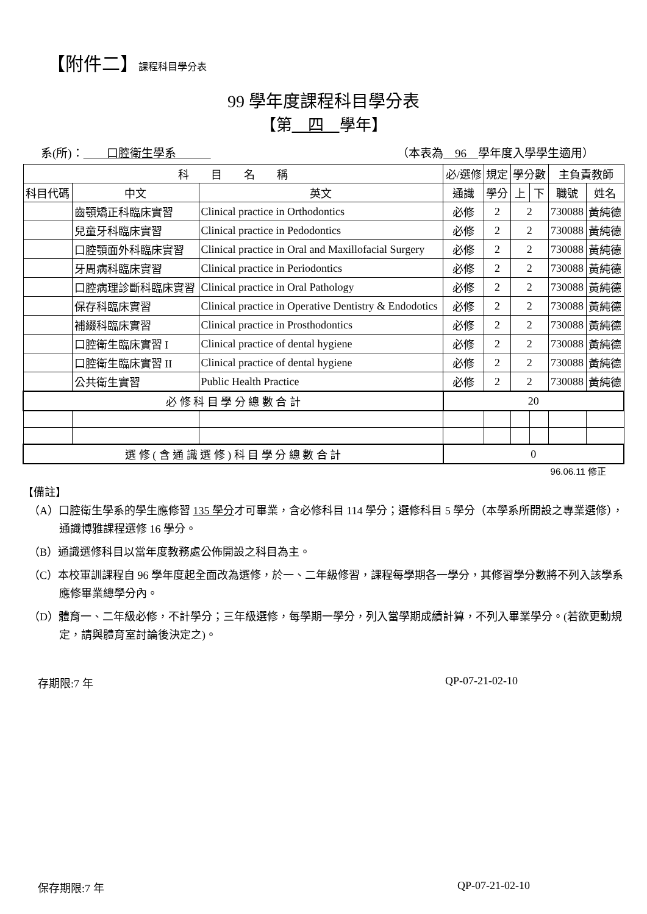【附件二】課程科目學分表
99 學年度課程科目學分表
【第　四　學年】
系(所)：　　口腔衛生學系　　　（本表為　96　學年度入學學生適用）
| 科 目 名 稱 | | | 必/選修 | 規定 | 學分數 | | 主負責教師 | |
| --- | --- | --- | --- | --- | --- | --- | --- | --- |
| 科目代碼 | 中文 | 英文 | 通識 | 學分 | 上 | 下 | 職號 | 姓名 |
| | 齒顎矯正科臨床實習 | Clinical practice in Orthodontics | 必修 | 2 | 2 | | 730088 | 黃純德 |
| | 兒童牙科臨床實習 | Clinical practice in Pedodontics | 必修 | 2 | 2 | | 730088 | 黃純德 |
| | 口腔顎面外科臨床實習 | Clinical practice in Oral and Maxillofacial Surgery | 必修 | 2 | 2 | | 730088 | 黃純德 |
| | 牙周病科臨床實習 | Clinical practice in Periodontics | 必修 | 2 | 2 | | 730088 | 黃純德 |
| | 口腔病理診斷科臨床實習 | Clinical practice in Oral Pathology | 必修 | 2 | 2 | | 730088 | 黃純德 |
| | 保存科臨床實習 | Clinical practice in Operative Dentistry & Endodotics | 必修 | 2 | 2 | | 730088 | 黃純德 |
| | 補綴科臨床實習 | Clinical practice in Prosthodontics | 必修 | 2 | 2 | | 730088 | 黃純德 |
| | 口腔衛生臨床實習 I | Clinical practice of dental hygiene | 必修 | 2 | 2 | | 730088 | 黃純德 |
| | 口腔衛生臨床實習 II | Clinical practice of dental hygiene | 必修 | 2 | 2 | | 730088 | 黃純德 |
| | 公共衛生實習 | Public Health Practice | 必修 | 2 | 2 | | 730088 | 黃純德 |
| 必 修 科 目 學 分 總 數 合 計 | | | 20 | | | | | |
| 選 修 ( 含 通 識 選 修 ) 科 目 學 分 總 數 合 計 | | | 0 | | | | | |
96.06.11 修正
【備註】
（A）口腔衛生學系的學生應修習 135 學分才可畢業，含必修科目 114 學分；選修科目 5 學分（本學系所開設之專業選修），通識博雅課程選修 16 學分。
（B）通識選修科目以當年度教務處公佈開設之科目為主。
（C）本校軍訓課程自 96 學年度起全面改為選修，於一、二年級修習，課程每學期各一學分，其修習學分數將不列入該學系應修畢業總學分內。
（D）體育一、二年級必修，不計學分；三年級選修，每學期一學分，列入當學期成績計算，不列入畢業學分。(若欲更動規定，請與體育室討論後決定之)。
存期限:7 年 QP-07-21-02-10
保存期限:7 年 QP-07-21-02-10